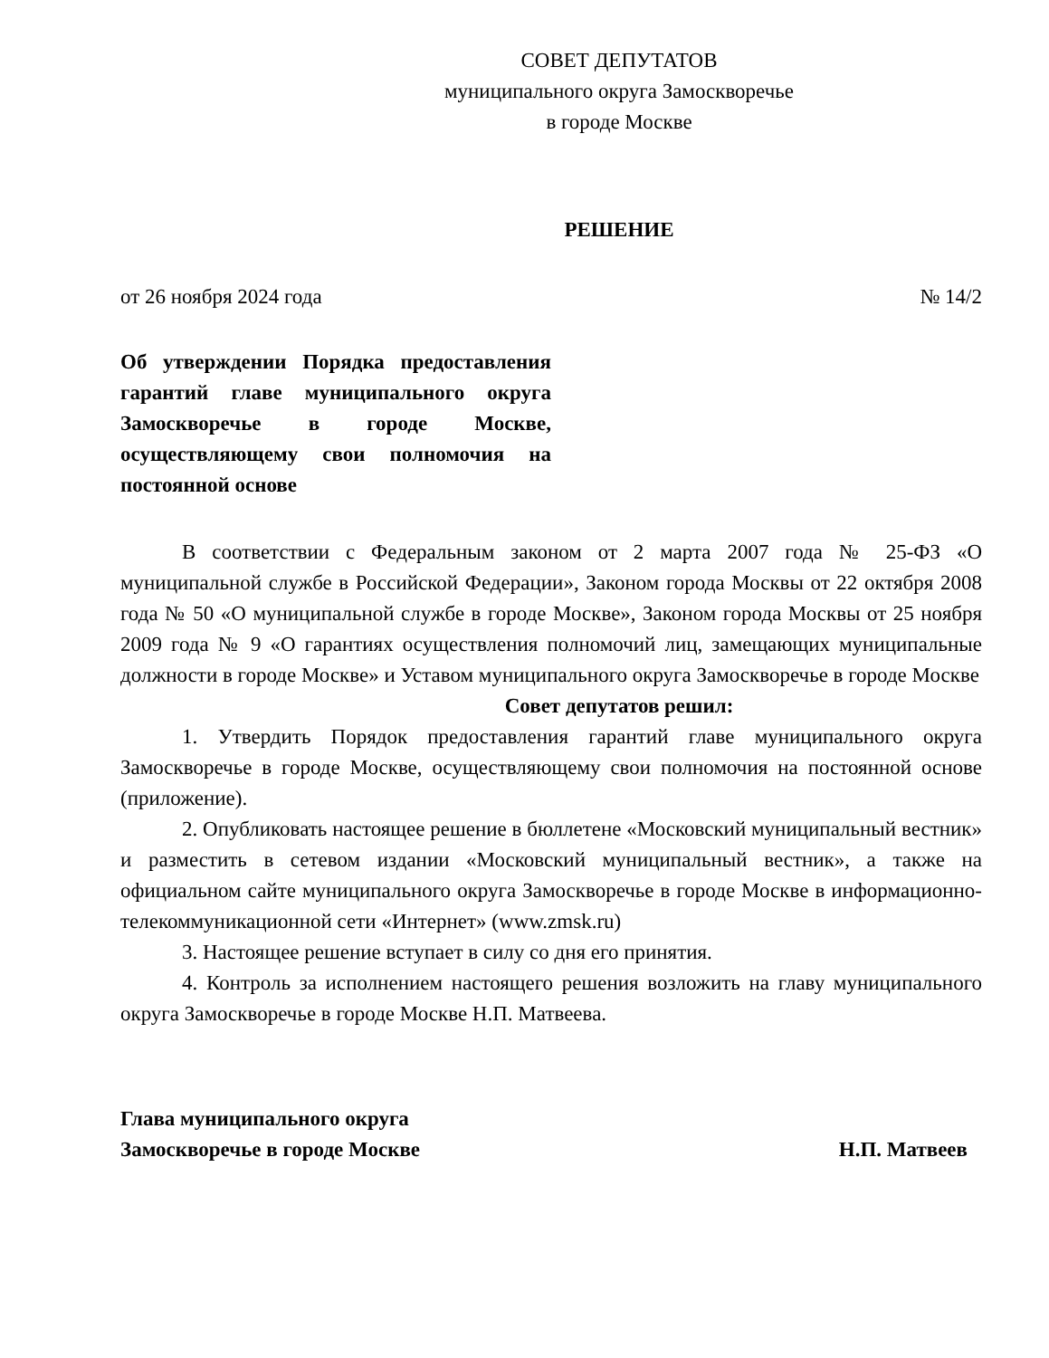СОВЕТ ДЕПУТАТОВ
муниципального округа Замоскворечье
в городе Москве
РЕШЕНИЕ
от 26 ноября 2024 года № 14/2
Об утверждении Порядка предоставления гарантий главе муниципального округа Замоскворечье в городе Москве, осуществляющему свои полномочия на постоянной основе
В соответствии с Федеральным законом от 2 марта 2007 года № 25-ФЗ «О муниципальной службе в Российской Федерации», Законом города Москвы от 22 октября 2008 года № 50 «О муниципальной службе в городе Москве», Законом города Москвы от 25 ноября 2009 года № 9 «О гарантиях осуществления полномочий лиц, замещающих муниципальные должности в городе Москве» и Уставом муниципального округа Замоскворечье в городе Москве
Совет депутатов решил:
1. Утвердить Порядок предоставления гарантий главе муниципального округа Замоскворечье в городе Москве, осуществляющему свои полномочия на постоянной основе (приложение).
2. Опубликовать настоящее решение в бюллетене «Московский муниципальный вестник» и разместить в сетевом издании «Московский муниципальный вестник», а также на официальном сайте муниципального округа Замоскворечье в городе Москве в информационно-телекоммуникационной сети «Интернет» (www.zmsk.ru)
3. Настоящее решение вступает в силу со дня его принятия.
4. Контроль за исполнением настоящего решения возложить на главу муниципального округа Замоскворечье в городе Москве Н.П. Матвеева.
Глава муниципального округа
Замоскворечье в городе Москве Н.П. Матвеев